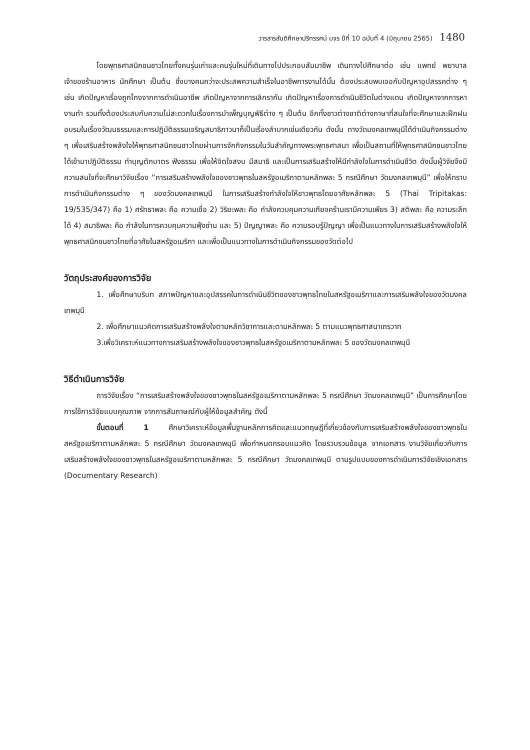วารสารสันติศึกษาปริทรรศน์ มจร ปีที่ 10 ฉบับที่ 4 (มิถุนายน 2565) 1480
โดยพุทธศาสนิกชนชาวไทยทั้งคนรุ่นเก่าและคนรุ่นใหม่ที่เดินทางไปประกอบสัมมาชีพ เดินทางไปศึกษาต่อ เช่น แพทย์ พยาบาล เจ้าของร้านอาหาร นักศึกษา เป็นต้น ซึ่งบางคนกว่าจะประสพความสำเร็จในอาชีพการงานได้นั้น ต้องประสบพบเจอกับปัญหาอุปสรรคต่าง ๆ เช่น เกิดปัญหาเรื่องถูกโกงจากการดำเนินอาชีพ เกิดปัญหาจากการเลิกรากัน เกิดปัญหาเรื่องการดำเนินชีวิตในต่างแดน เกิดปัญหาจากการหางานทำ รวมทั้งต้องประสบกับความไม่สะดวกในเรื่องการบำเพ็ญบุญพิธีต่าง ๆ เป็นต้น อีกทั้งชาวต่างชาติต่างภาษาที่สนใจที่จะศึกษาและฝึกฝนอบรมในเรื่องวัฒนธรรมและการปฏิบัติธรรมเจริญสมาธิภาวนาก็เป็นเรื่องลำบากเช่นเดียวกัน ดังนั้น ทางวัดมงคลเทพมุนีได้ดำเนินกิจกรรมต่าง ๆ เพื่อเสริมสร้างพลังใจให้พุทธศาสนิกชนชาวไทยผ่านการจักกิจกรรมในวันสำคัญทางพระพุทธศาสนา เพื่อเป็นสถานที่ให้พุทธศาสนิกชนชาวไทยได้เข้ามาปฏิบัติธรรม ทำบุญตักบาตร ฟังธรรม เพื่อให้จิตใจสงบ มีสมาธิ และเป็นการเสริมสร้างให้มีกำลังใจในการดำเนินชีวิต ดังนั้นผู้วิจัยจึงมีความสนใจที่จะศึกษาวิจัยเรื่อง “การเสริมสร้างพลังใจของชาวพุทธในสหรัฐอเมริกาตามหลักพละ 5 กรณีศึกษา วัดมงคลเทพมุนี” เพื่อให้ทราบการดำเนินกิจกรรมต่าง ๆ ของวัดมงคลเทพมุนี ในการเสริมสร้างกำลังใจให้ชาวพุทธโดยอาศัยหลักพละ 5 (Thai Tripitakas: 19/535/347) คือ 1) ศรัทธาพละ คือ ความเชื่อ 2) วิริยะพละ คือ กำลังควบคุมความเกียจคร้านเรามีความเพียร 3) สติพละ คือ ความระลึกได้ 4) สมาธิพละ คือ กำลังในการควบคุมความฟุ้งซ่าน และ 5) ปัญญาพละ คือ ความรอบรู้ปัญญา เพื่อเป็นแนวทางในการเสริมสร้างพลังใจให้พุทธศาสนิกชนชาวไทยที่อาศัยในสหรัฐอเมริกา และเพื่อเป็นแนวทางในการดำเนินกิจกรรมของวัดต่อไป
วัตถุประสงค์ของการวิจัย
1. เพื่อศึกษาบริบท สภาพปัญหาและอุปสรรคในการดำเนินชีวิตของชาวพุทธไทยในสหรัฐอเมริกาและการเสริมพลังใจของวัดมงคลเทพมุนี
2. เพื่อศึกษาแนวคิดการเสริมสร้างพลังใจตามหลักวิชาการและตามหลักพละ 5 ตามแนวพุทธศาสนาเถรวาท
3.เพื่อวิเคราะห์แนวทางการเสริมสร้างพลังใจของชาวพุทธในสหรัฐอเมริกาตามหลักพละ 5 ของวัดมงคลเทพมุนี
วิธีดำเนินการวิจัย
การวิจัยเรื่อง “การเสริมสร้างพลังใจของชาวพุทธในสหรัฐอเมริกาตามหลักพละ 5 กรณีศึกษา วัดมงคลเทพมุนี” เป็นการศึกษาโดยการใช้การวิจัยแบบคุณภาพ จากการสัมภาษณ์กับผู้ให้ข้อมูลสำคัญ ดังนี้
ขั้นตอนที่ 1 ศึกษาวิเคราะห์ข้อมูลพื้นฐานหลักการคิดและแนวทฤษฎีที่เกี่ยวข้องกับการเสริมสร้างพลังใจของชาวพุทธในสหรัฐอเมริกาตามหลักพละ 5 กรณีศึกษา วัดมงคลเทพมุนี เพื่อกำหนดกรอบแนวคิด โดยรวบรวมข้อมูล จากเอกสาร งานวิจัยเกี่ยวกับการเสริมสร้างพลังใจของชาวพุทธในสหรัฐอเมริกาตามหลักพละ 5 กรณีศึกษา วัดมงคลเทพมุนี ตามรูปแบบของการดำเนินการวิจัยเชิงเอกสาร (Documentary Research)